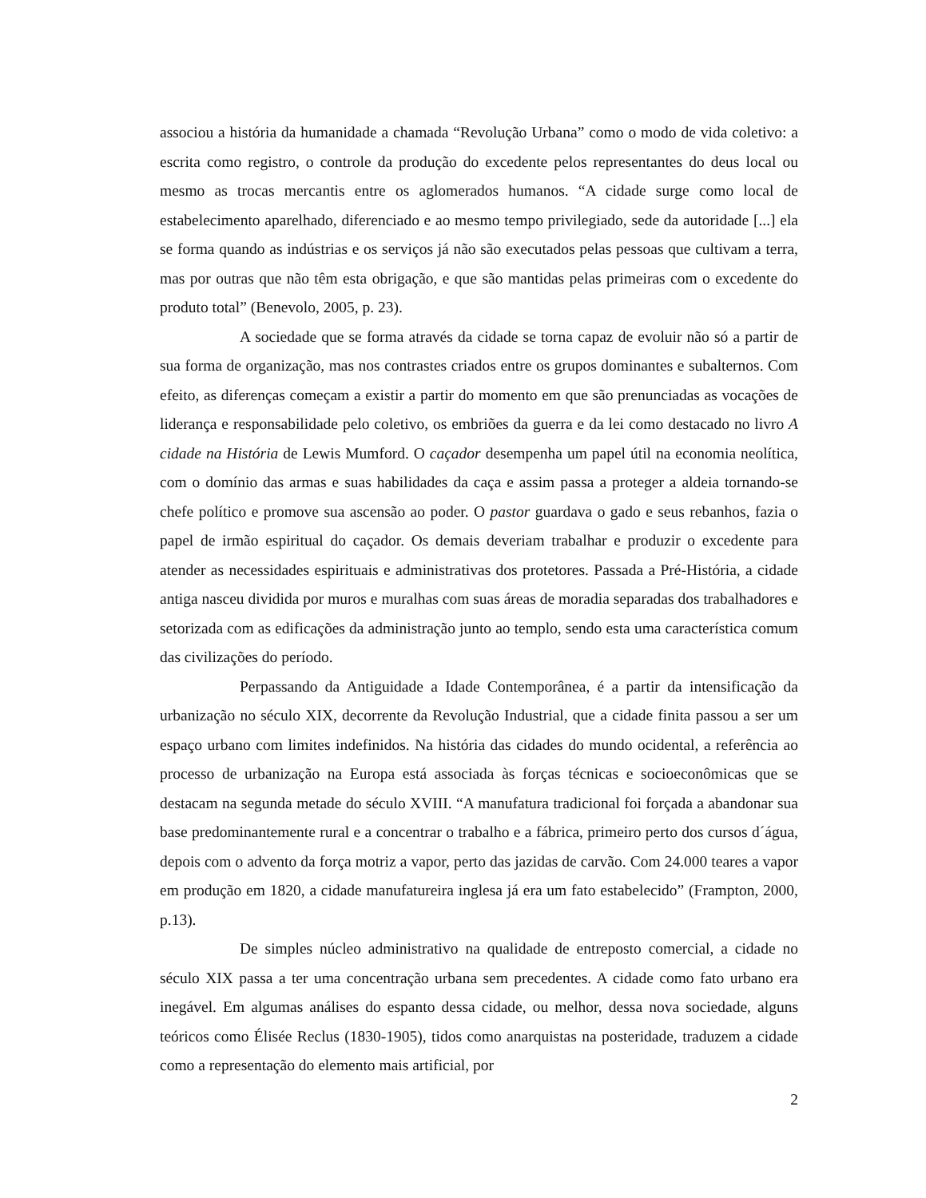associou a história da humanidade a chamada “Revolução Urbana” como o modo de vida coletivo: a escrita como registro, o controle da produção do excedente pelos representantes do deus local ou mesmo as trocas mercantis entre os aglomerados humanos. “A cidade surge como local de estabelecimento aparelhado, diferenciado e ao mesmo tempo privilegiado, sede da autoridade [...] ela se forma quando as indústrias e os serviços já não são executados pelas pessoas que cultivam a terra, mas por outras que não têm esta obrigação, e que são mantidas pelas primeiras com o excedente do produto total” (Benevolo, 2005, p. 23).
A sociedade que se forma através da cidade se torna capaz de evoluir não só a partir de sua forma de organização, mas nos contrastes criados entre os grupos dominantes e subalternos. Com efeito, as diferenças começam a existir a partir do momento em que são prenunciadas as vocações de liderança e responsabilidade pelo coletivo, os embriões da guerra e da lei como destacado no livro A cidade na História de Lewis Mumford. O caçador desempenha um papel útil na economia neolítica, com o domínio das armas e suas habilidades da caça e assim passa a proteger a aldeia tornando-se chefe político e promove sua ascensão ao poder. O pastor guardava o gado e seus rebanhos, fazia o papel de irmão espiritual do caçador. Os demais deveriam trabalhar e produzir o excedente para atender as necessidades espirituais e administrativas dos protetores. Passada a Pré-História, a cidade antiga nasceu dividida por muros e muralhas com suas áreas de moradia separadas dos trabalhadores e setorizada com as edificações da administração junto ao templo, sendo esta uma característica comum das civilizações do período.
Perpassando da Antiguidade a Idade Contemporânea, é a partir da intensificação da urbanização no século XIX, decorrente da Revolução Industrial, que a cidade finita passou a ser um espaço urbano com limites indefinidos. Na história das cidades do mundo ocidental, a referência ao processo de urbanização na Europa está associada às forças técnicas e socioeconômicas que se destacam na segunda metade do século XVIII. “A manufatura tradicional foi forçada a abandonar sua base predominantemente rural e a concentrar o trabalho e a fábrica, primeiro perto dos cursos d´água, depois com o advento da força motriz a vapor, perto das jazidas de carvão. Com 24.000 teares a vapor em produção em 1820, a cidade manufatureira inglesa já era um fato estabelecido” (Frampton, 2000, p.13).
De simples núcleo administrativo na qualidade de entreposto comercial, a cidade no século XIX passa a ter uma concentração urbana sem precedentes. A cidade como fato urbano era inegável. Em algumas análises do espanto dessa cidade, ou melhor, dessa nova sociedade, alguns teóricos como Élisée Reclus (1830-1905), tidos como anarquistas na posteridade, traduzem a cidade como a representação do elemento mais artificial, por
2